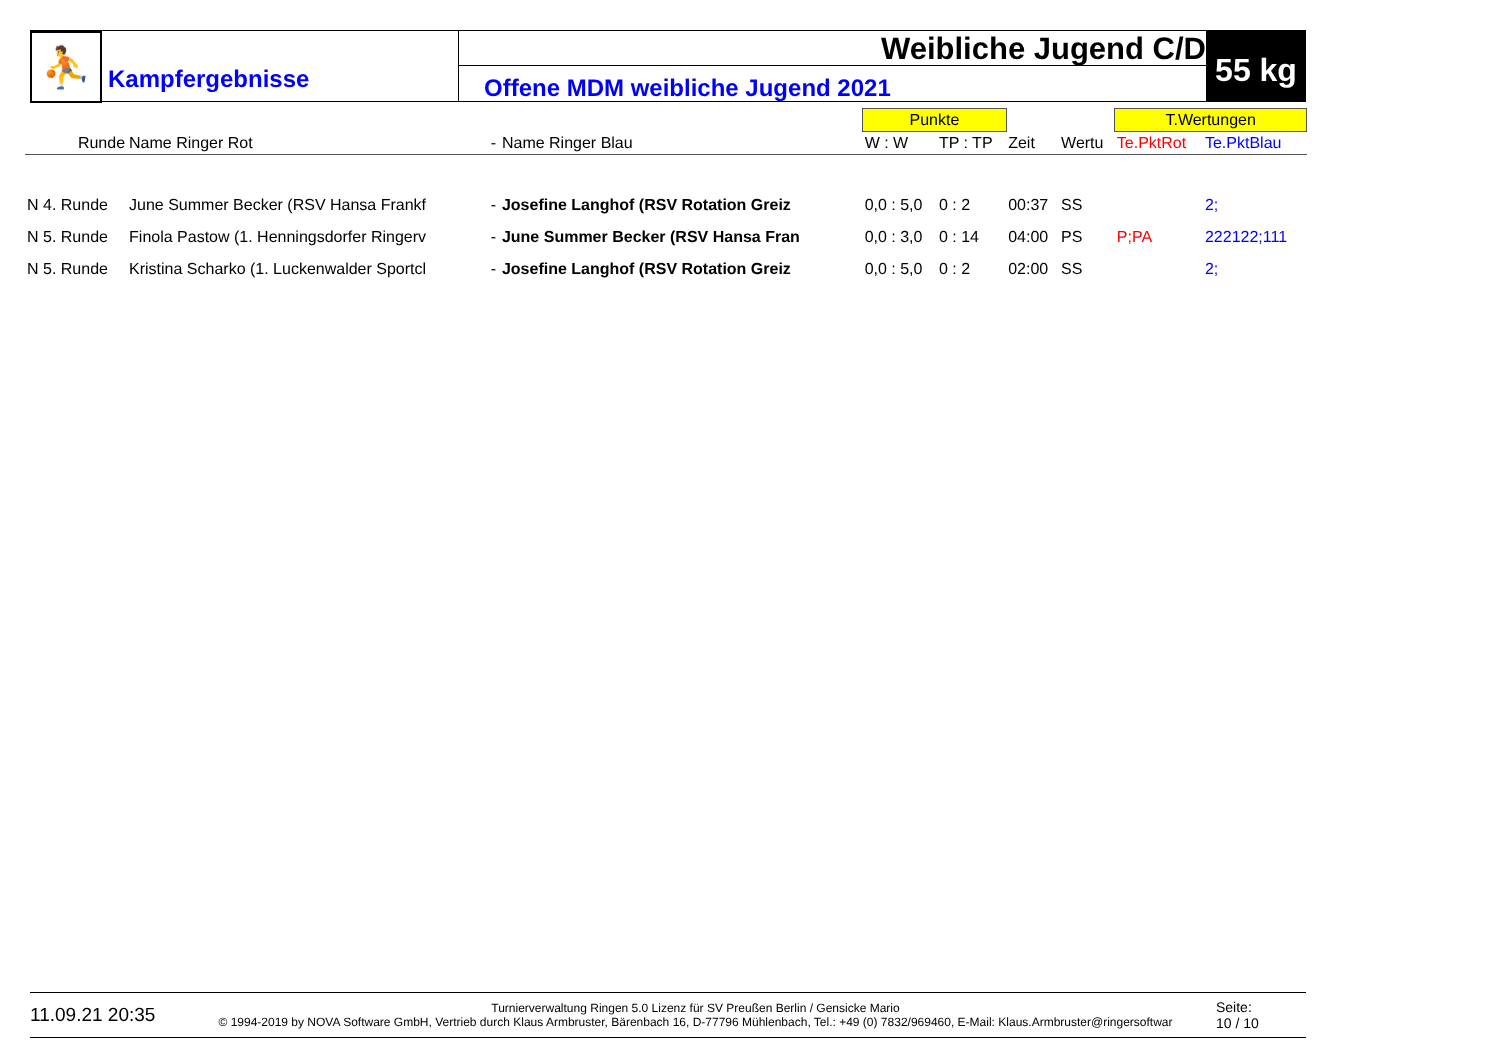⛹
Kampfergebnisse
Weibliche Jugend C/D
Offene MDM weibliche Jugend 2021
55 kg
| | | | | Punkte | | | | T.Wertungen | |
| --- | --- | --- | --- | --- | --- | --- | --- | --- | --- |
| Runde | Name Ringer Rot | - | Name Ringer Blau | W : W | TP : TP | Zeit | Wertu | Te.PktRot | Te.PktBlau |
| N 4. Runde | June Summer Becker (RSV Hansa Frankf | - | Josefine Langhof (RSV Rotation Greiz | 0,0 : 5,0 | 0 : 2 | 00:37 | SS | | 2; |
| N 5. Runde | Finola Pastow (1. Henningsdorfer Ringerv | - | June Summer Becker (RSV Hansa Fran | 0,0 : 3,0 | 0 : 14 | 04:00 | PS | P;PA | 222122;111 |
| N 5. Runde | Kristina Scharko (1. Luckenwalder Sportcl | - | Josefine Langhof (RSV Rotation Greiz | 0,0 : 5,0 | 0 : 2 | 02:00 | SS | | 2; |
11.09.21 20:35
Turnierverwaltung Ringen 5.0 Lizenz für SV Preußen Berlin / Gensicke Mario
© 1994-2019 by NOVA Software GmbH, Vertrieb durch Klaus Armbruster, Bärenbach 16, D-77796 Mühlenbach, Tel.: +49 (0) 7832/969460, E-Mail: Klaus.Armbruster@ringersoftwar
Seite:
10 / 10